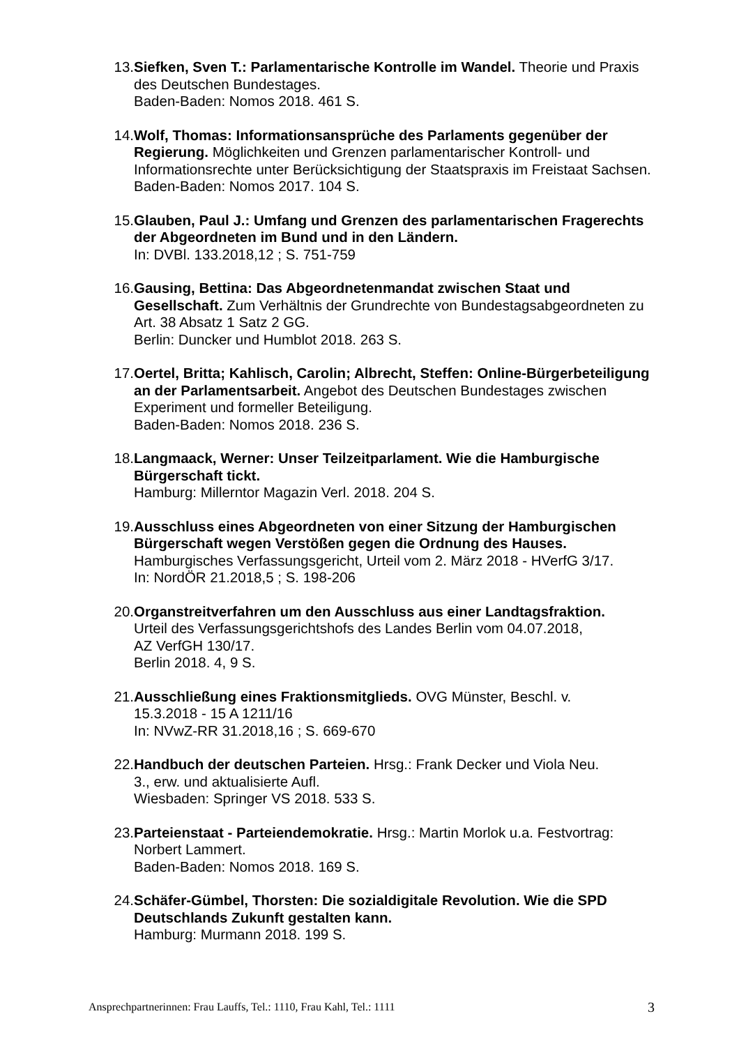13. Siefken, Sven T.: Parlamentarische Kontrolle im Wandel. Theorie und Praxis des Deutschen Bundestages.
Baden-Baden: Nomos 2018. 461 S.
14. Wolf, Thomas: Informationsansprüche des Parlaments gegenüber der Regierung. Möglichkeiten und Grenzen parlamentarischer Kontroll- und Informationsrechte unter Berücksichtigung der Staatspraxis im Freistaat Sachsen.
Baden-Baden: Nomos 2017. 104 S.
15. Glauben, Paul J.: Umfang und Grenzen des parlamentarischen Fragerechts der Abgeordneten im Bund und in den Ländern.
In: DVBl. 133.2018,12 ; S. 751-759
16. Gausing, Bettina: Das Abgeordnetenmandat zwischen Staat und Gesellschaft. Zum Verhältnis der Grundrechte von Bundestagsabgeordneten zu Art. 38 Absatz 1 Satz 2 GG.
Berlin: Duncker und Humblot 2018. 263 S.
17. Oertel, Britta; Kahlisch, Carolin; Albrecht, Steffen: Online-Bürgerbeteiligung an der Parlamentsarbeit. Angebot des Deutschen Bundestages zwischen Experiment und formeller Beteiligung.
Baden-Baden: Nomos 2018. 236 S.
18. Langmaack, Werner: Unser Teilzeitparlament. Wie die Hamburgische Bürgerschaft tickt.
Hamburg: Millerntor Magazin Verl. 2018. 204 S.
19. Ausschluss eines Abgeordneten von einer Sitzung der Hamburgischen Bürgerschaft wegen Verstößen gegen die Ordnung des Hauses.
Hamburgisches Verfassungsgericht, Urteil vom 2. März 2018 - HVerfG 3/17.
In: NordÖR 21.2018,5 ; S. 198-206
20. Organstreitverfahren um den Ausschluss aus einer Landtagsfraktion.
Urteil des Verfassungsgerichtshofs des Landes Berlin vom 04.07.2018,
AZ VerfGH 130/17.
Berlin 2018. 4, 9 S.
21. Ausschließung eines Fraktionsmitglieds. OVG Münster, Beschl. v.
15.3.2018 - 15 A 1211/16
In: NVwZ-RR 31.2018,16 ; S. 669-670
22. Handbuch der deutschen Parteien. Hrsg.: Frank Decker und Viola Neu.
3., erw. und aktualisierte Aufl.
Wiesbaden: Springer VS 2018. 533 S.
23. Parteienstaat - Parteiendemokratie. Hrsg.: Martin Morlok u.a. Festvortrag: Norbert Lammert.
Baden-Baden: Nomos 2018. 169 S.
24. Schäfer-Gümbel, Thorsten: Die sozialdigitale Revolution. Wie die SPD Deutschlands Zukunft gestalten kann.
Hamburg: Murmann 2018. 199 S.
Ansprechpartnerinnen: Frau Lauffs, Tel.: 1110, Frau Kahl, Tel.: 1111 3